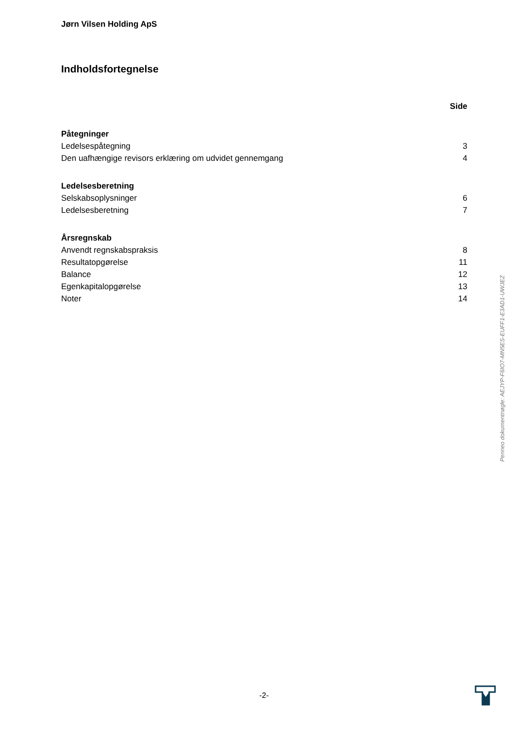Jørn Vilsen Holding ApS
Indholdsfortegnelse
| | Side |
| --- | --- |
| Påtegninger | |
| Ledelsespåtegning | 3 |
| Den uafhængige revisors erklæring om udvidet gennemgang | 4 |
| Ledelsesberetning | |
| Selskabsoplysninger | 6 |
| Ledelsesberetning | 7 |
| Årsregnskab | |
| Anvendt regnskabspraksis | 8 |
| Resultatopgørelse | 11 |
| Balance | 12 |
| Egenkapitalopgørelse | 13 |
| Noter | 14 |
Penneo dokumentnøgle: AEJYP-F6IO7-MN5ES-EUFF1-E3AD1-UWJEZ
-2-